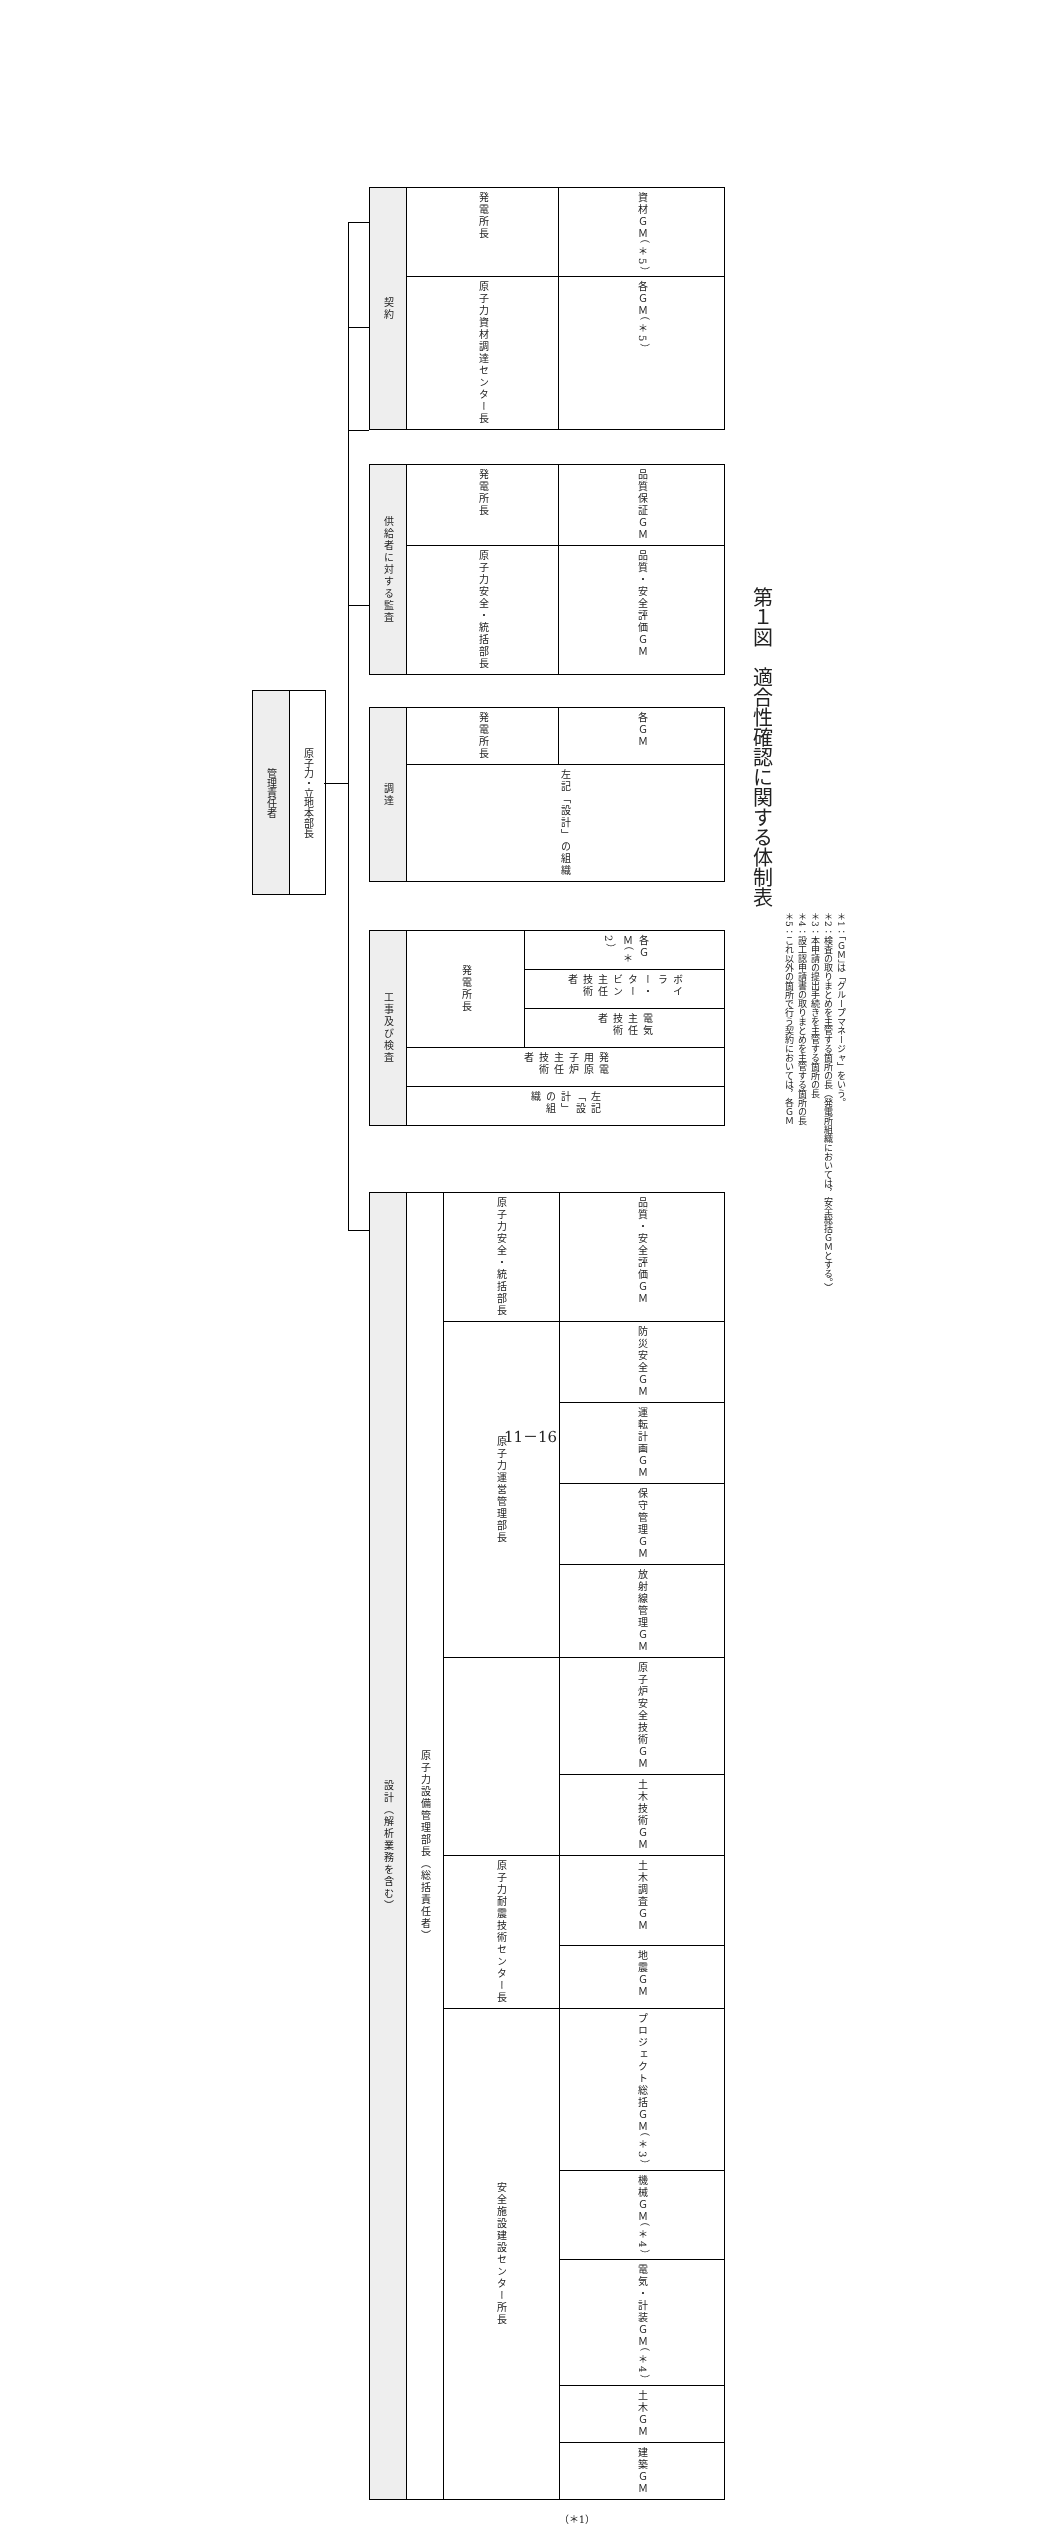管理責任者
原子力・立地本部長
| 契約 | 発電所長 | 資材ＧＭ（＊5） |
| | 原子力資材調達センター長 | 各ＧＭ（＊5） |
| 供給者に対する監査 | 発電所長 | 品質保証ＧＭ |
| | 原子力安全・統括部長 | 品質・安全評価ＧＭ |
| 調達 | 発電所長 | 各ＧＭ |
| | 左記「設計」の組織 | |
| 工事及び検査 | 発電所長 | 各ＧＭ（＊2） |
| | | ボイラー・タービン主任技術者 |
| | | 電気主任技術者 |
| | 発電用原子炉主任技術者 | |
| | 左記「設計」の組織 | |
| 設計（解析業務を含む） | 原子力設備管理部長（総括責任者） | 原子力安全・統括部長 | 品質・安全評価ＧＭ |
| | | 原子力運営管理部長 | 防災安全ＧＭ |
| | | | 運転計画ＧＭ |
| | | | 保守管理ＧＭ |
| | | | 放射線管理ＧＭ |
| | | | 原子炉安全技術ＧＭ |
| | | | 土木技術ＧＭ |
| | | 原子力耐震技術センター長 | 土木調査ＧＭ |
| | | | 地震ＧＭ |
| | | 安全施設建設センター所長 | プロジェクト総括ＧＭ（＊3） |
| | | | 機械ＧＭ（＊4） |
| | | | 電気・計装ＧＭ（＊4） |
| | | | 土木ＧＭ |
| | | | 建築ＧＭ |
（＊1）
＊1：「ＧＭ」は「グループマネージャ」をいう。
＊2：検査の取りまとめを主管する箇所の長（発電所組織においては，安全総括ＧＭとする。）
＊3：本申請の提出手続きを主管する箇所の長
＊4：設工認申請書の取りまとめを主管する箇所の長
＊5：これ以外の箇所で行う契約においては，各ＧＭ
第１図　適合性確認に関する体制表
11－16